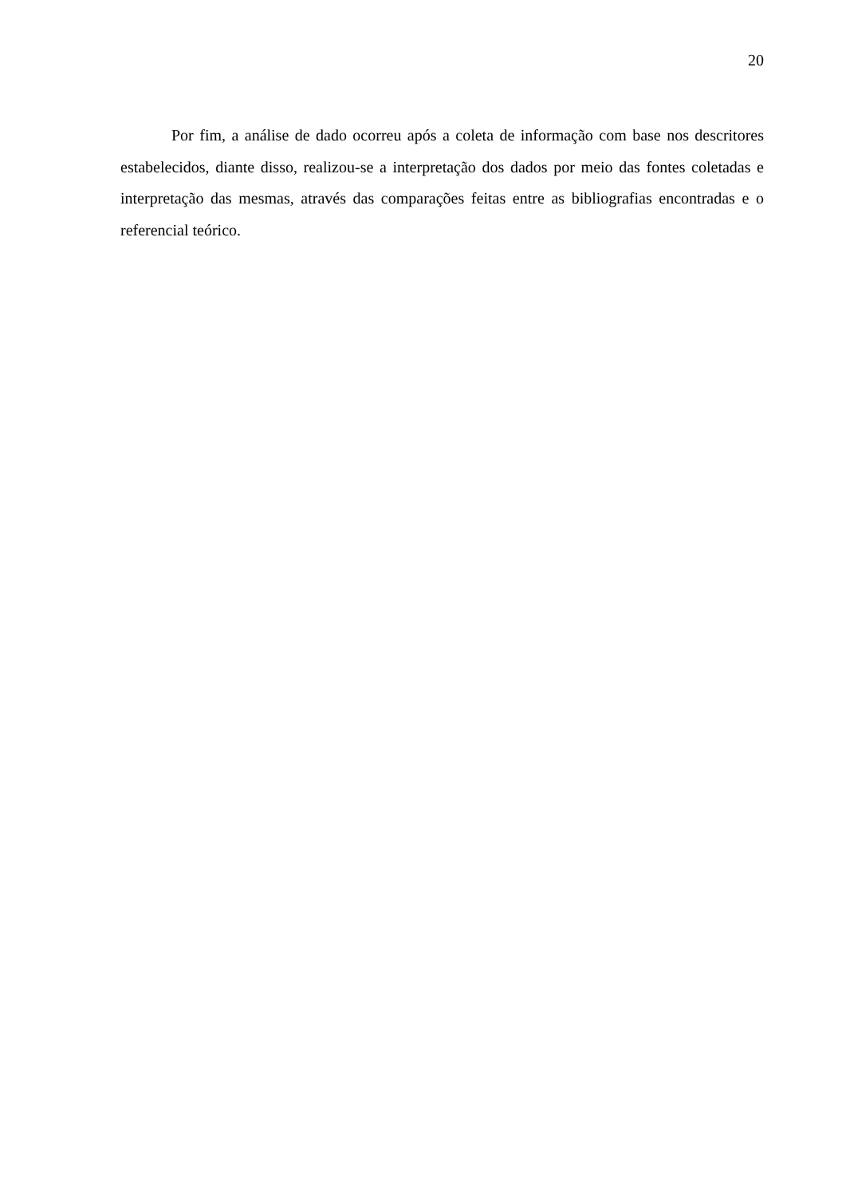20
Por fim, a análise de dado ocorreu após a coleta de informação com base nos descritores estabelecidos, diante disso, realizou-se a interpretação dos dados por meio das fontes coletadas e interpretação das mesmas, através das comparações feitas entre as bibliografias encontradas e o referencial teórico.